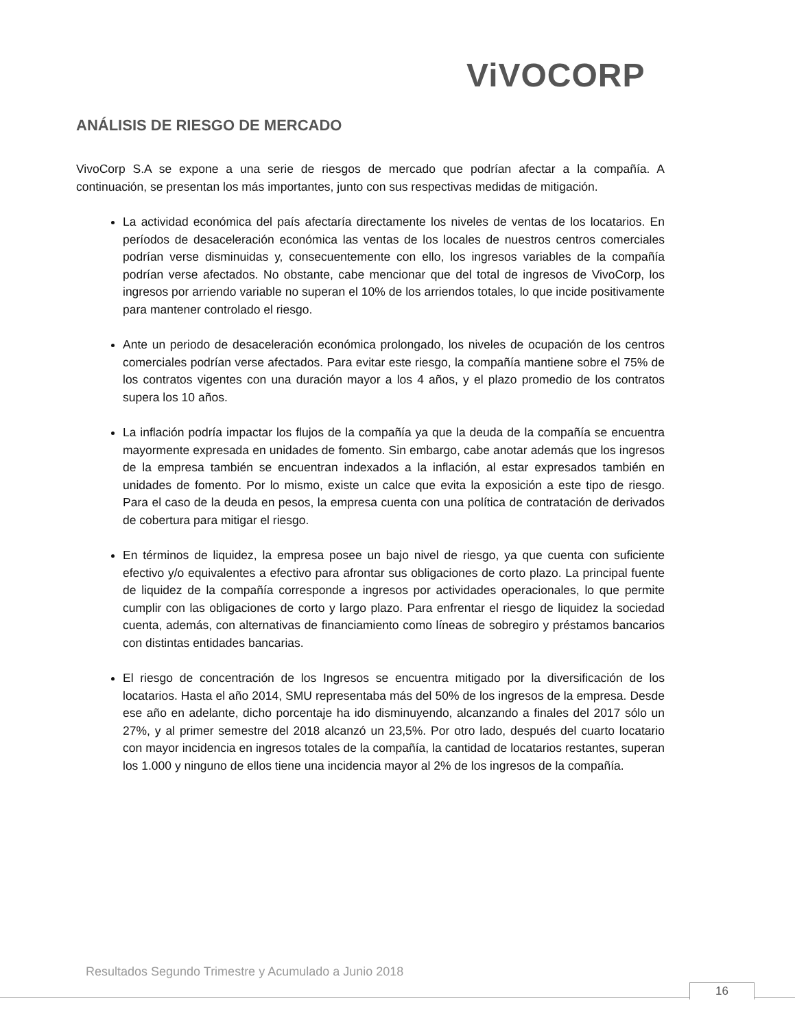ViVOCORP
ANÁLISIS DE RIESGO DE MERCADO
VivoCorp S.A se expone a una serie de riesgos de mercado que podrían afectar a la compañía. A continuación, se presentan los más importantes, junto con sus respectivas medidas de mitigación.
La actividad económica del país afectaría directamente los niveles de ventas de los locatarios. En períodos de desaceleración económica las ventas de los locales de nuestros centros comerciales podrían verse disminuidas y, consecuentemente con ello, los ingresos variables de la compañía podrían verse afectados. No obstante, cabe mencionar que del total de ingresos de VivoCorp, los ingresos por arriendo variable no superan el 10% de los arriendos totales, lo que incide positivamente para mantener controlado el riesgo.
Ante un periodo de desaceleración económica prolongado, los niveles de ocupación de los centros comerciales podrían verse afectados. Para evitar este riesgo, la compañía mantiene sobre el 75% de los contratos vigentes con una duración mayor a los 4 años, y el plazo promedio de los contratos supera los 10 años.
La inflación podría impactar los flujos de la compañía ya que la deuda de la compañía se encuentra mayormente expresada en unidades de fomento. Sin embargo, cabe anotar además que los ingresos de la empresa también se encuentran indexados a la inflación, al estar expresados también en unidades de fomento. Por lo mismo, existe un calce que evita la exposición a este tipo de riesgo. Para el caso de la deuda en pesos, la empresa cuenta con una política de contratación de derivados de cobertura para mitigar el riesgo.
En términos de liquidez, la empresa posee un bajo nivel de riesgo, ya que cuenta con suficiente efectivo y/o equivalentes a efectivo para afrontar sus obligaciones de corto plazo. La principal fuente de liquidez de la compañía corresponde a ingresos por actividades operacionales, lo que permite cumplir con las obligaciones de corto y largo plazo. Para enfrentar el riesgo de liquidez la sociedad cuenta, además, con alternativas de financiamiento como líneas de sobregiro y préstamos bancarios con distintas entidades bancarias.
El riesgo de concentración de los Ingresos se encuentra mitigado por la diversificación de los locatarios. Hasta el año 2014, SMU representaba más del 50% de los ingresos de la empresa. Desde ese año en adelante, dicho porcentaje ha ido disminuyendo, alcanzando a finales del 2017 sólo un 27%, y al primer semestre del 2018 alcanzó un 23,5%. Por otro lado, después del cuarto locatario con mayor incidencia en ingresos totales de la compañía, la cantidad de locatarios restantes, superan los 1.000 y ninguno de ellos tiene una incidencia mayor al 2% de los ingresos de la compañía.
Resultados Segundo Trimestre y Acumulado a Junio 2018
16